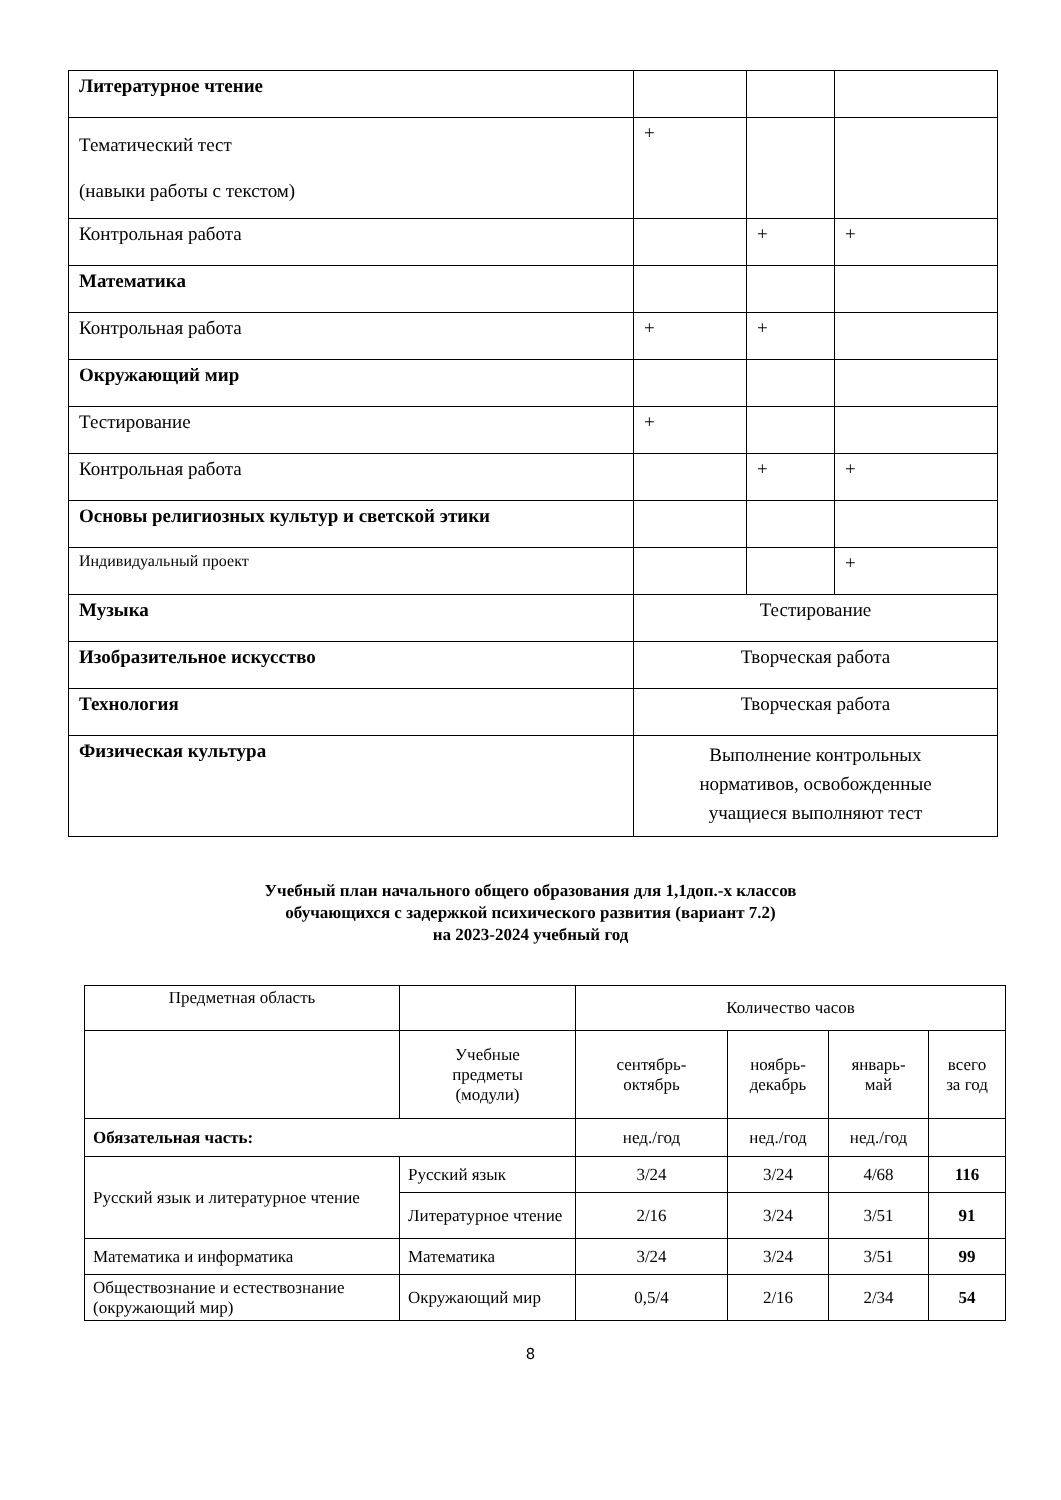| Литературное чтение | | | |
| Тематический тест (навыки работы с текстом) | + | | |
| Контрольная работа | | + | + |
| Математика | | | |
| Контрольная работа | + | + | |
| Окружающий мир | | | |
| Тестирование | + | | |
| Контрольная работа | | + | + |
| Основы религиозных культур и светской этики | | | |
| Индивидуальный проект | | | + |
| Музыка | Тестирование | | |
| Изобразительное искусство | Творческая работа | | |
| Технология | Творческая работа | | |
| Физическая культура | Выполнение контрольных нормативов, освобожденные учащиеся выполняют тест | | |
Учебный план начального общего образования для 1,1доп.-х классов
обучающихся с задержкой психического развития (вариант 7.2)
на 2023-2024 учебный год
| Предметная область | | Количество часов | | | |
| | Учебные предметы (модули) | сентябрь- октябрь | ноябрь- декабрь | январь- май | всего за год |
| Обязательная часть: | | нед./год | нед./год | нед./год | |
| Русский язык и литературное чтение | Русский язык | 3/24 | 3/24 | 4/68 | 116 |
| | Литературное чтение | 2/16 | 3/24 | 3/51 | 91 |
| Математика и информатика | Математика | 3/24 | 3/24 | 3/51 | 99 |
| Обществознание и естествознание (окружающий мир) | Окружающий мир | 0,5/4 | 2/16 | 2/34 | 54 |
8